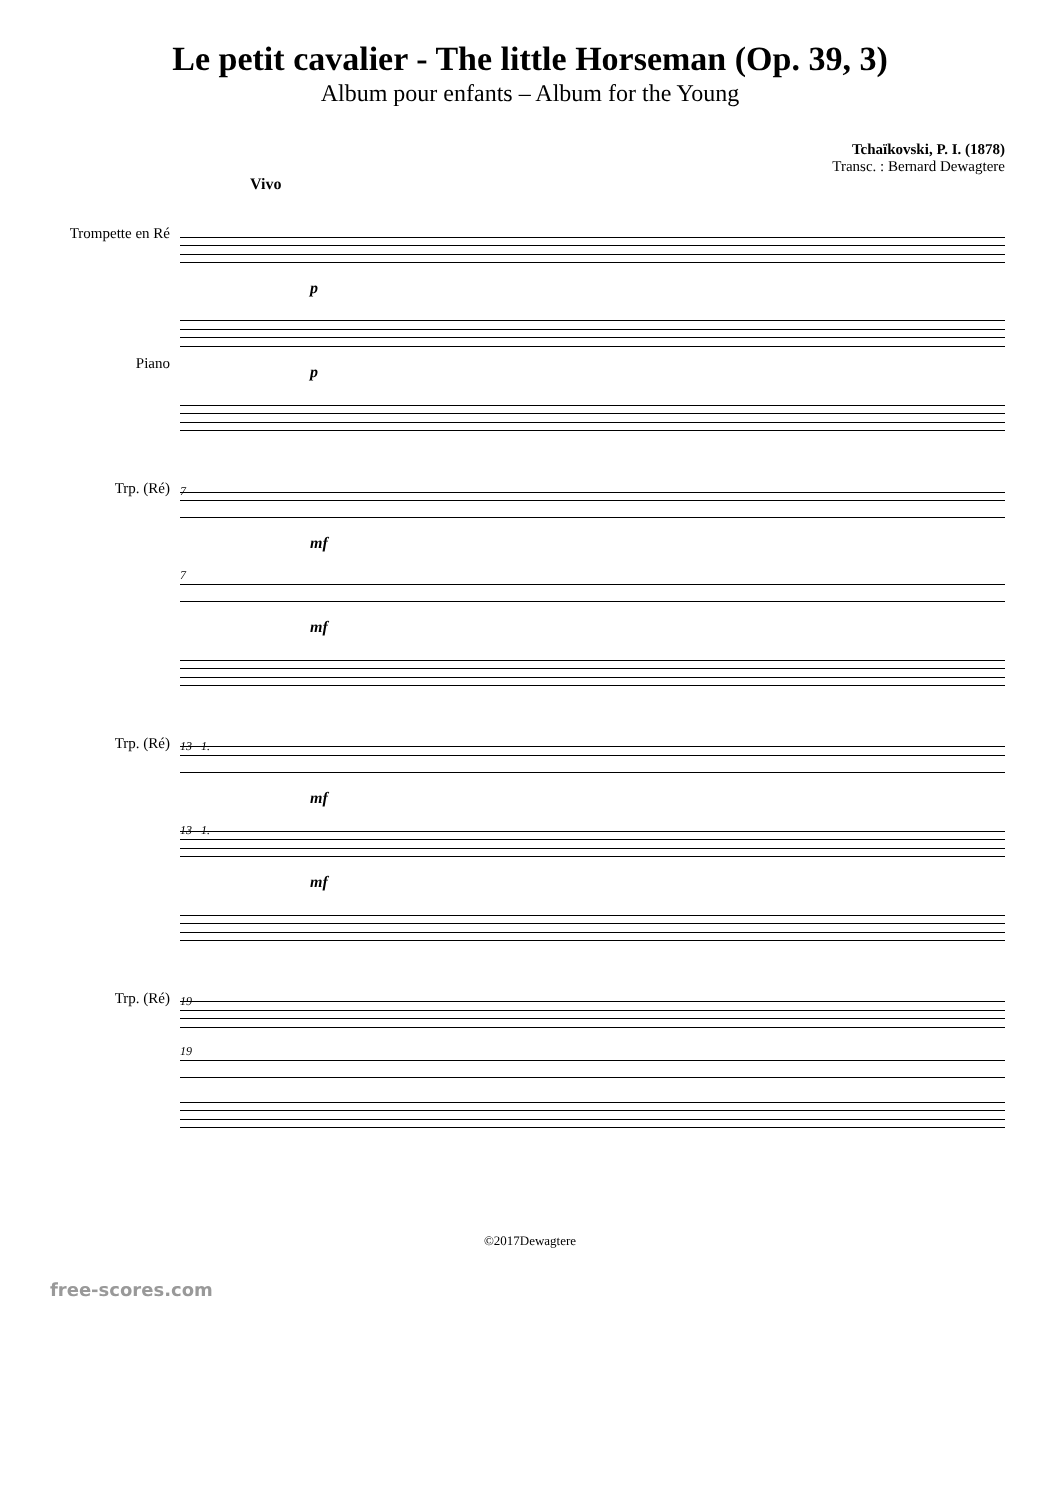Le petit cavalier - The little Horseman (Op. 39, 3)
Album pour enfants – Album for the Young
Tchaïkovski, P. I. (1878)
Transc. : Bernard Dewagtere
Vivo
Trompette en Ré
Piano
p
p
Trp. (Ré)
7
mf
7
mf
Trp. (Ré)
13 1.
mf
13 1.
mf
Trp. (Ré)
19
19
©2017Dewagtere
free-scores.com